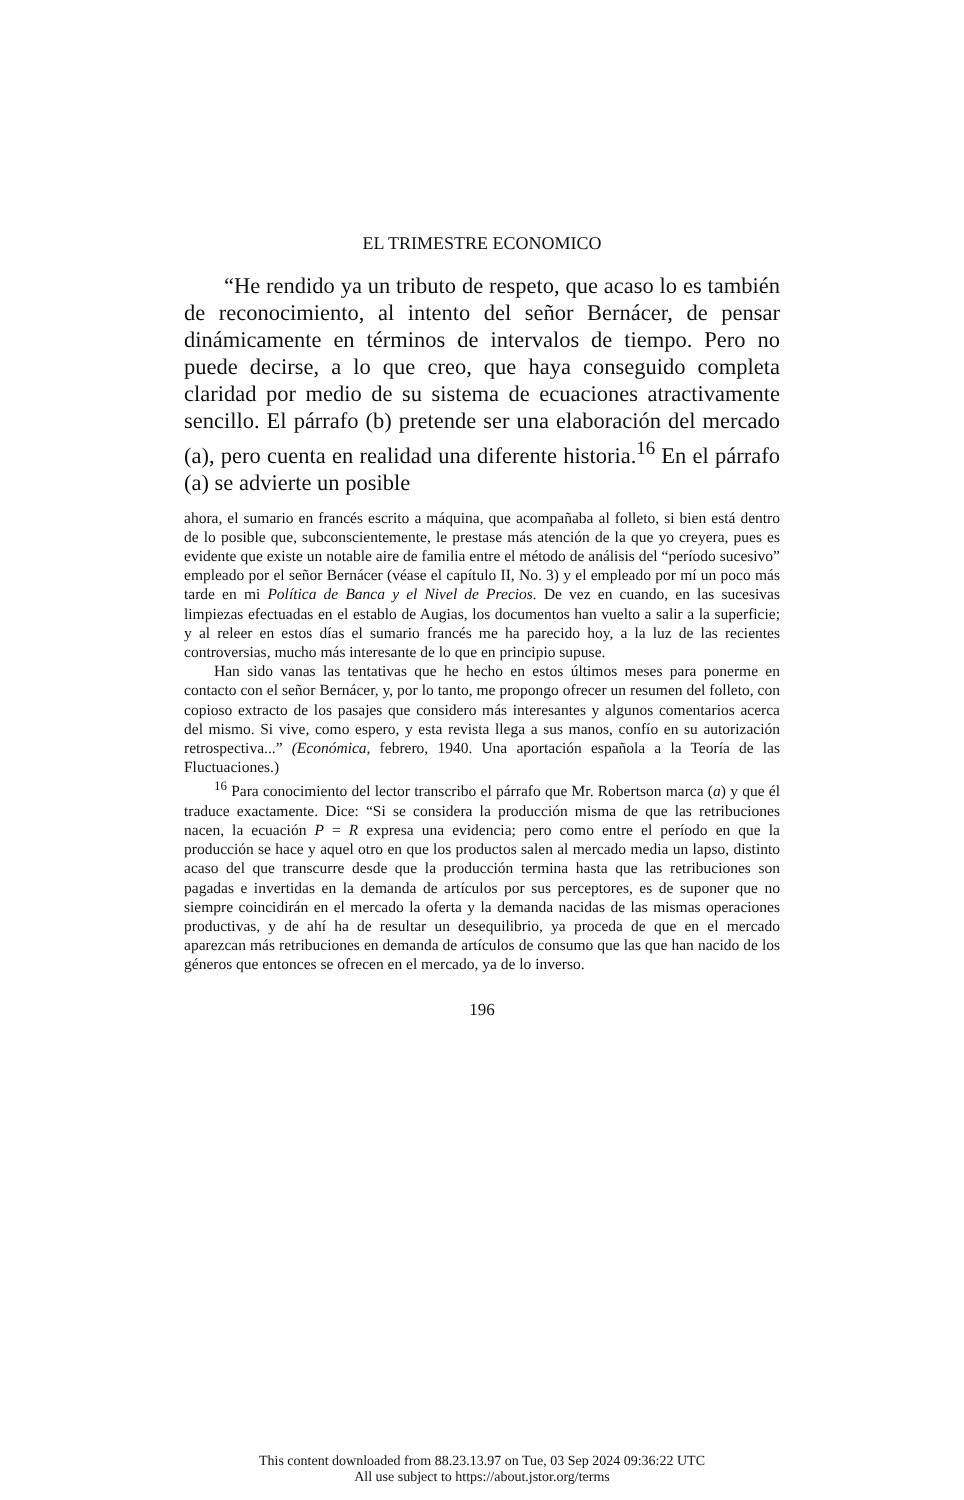EL TRIMESTRE ECONOMICO
“He rendido ya un tributo de respeto, que acaso lo es también de reconocimiento, al intento del señor Bernácer, de pensar dinámicamente en términos de intervalos de tiempo. Pero no puede decirse, a lo que creo, que haya conseguido completa claridad por medio de su sistema de ecuaciones atractivamente sencillo. El párrafo (b) pretende ser una elaboración del mercado (a), pero cuenta en realidad una diferente historia.<sup>16</sup> En el párrafo (a) se advierte un posible
ahora, el sumario en francés escrito a máquina, que acompañaba al folleto, si bien está dentro de lo posible que, subconscientemente, le prestase más atención de la que yo creyera, pues es evidente que existe un notable aire de familia entre el método de análisis del “período sucesivo” empleado por el señor Bernácer (véase el capítulo II, No. 3) y el empleado por mí un poco más tarde en mi Política de Banca y el Nivel de Precios. De vez en cuando, en las sucesivas limpiezas efectuadas en el establo de Augias, los documentos han vuelto a salir a la superficie; y al releer en estos días el sumario francés me ha parecido hoy, a la luz de las recientes controversias, mucho más interesante de lo que en principio supuse.
Han sido vanas las tentativas que he hecho en estos últimos meses para ponerme en contacto con el señor Bernácer, y, por lo tanto, me propongo ofrecer un resumen del folleto, con copioso extracto de los pasajes que considero más interesantes y algunos comentarios acerca del mismo. Si vive, como espero, y esta revista llega a sus manos, confío en su autorización retrospectiva...” (Económica, febrero, 1940. Una aportación española a la Teoría de las Fluctuaciones.)
<sup>16</sup> Para conocimiento del lector transcribo el párrafo que Mr. Robertson marca (a) y que él traduce exactamente. Dice: “Si se considera la producción misma de que las retribuciones nacen, la ecuación P = R expresa una evidencia; pero como entre el período en que la producción se hace y aquel otro en que los productos salen al mercado media un lapso, distinto acaso del que transcurre desde que la producción termina hasta que las retribuciones son pagadas e invertidas en la demanda de artículos por sus perceptores, es de suponer que no siempre coincidirán en el mercado la oferta y la demanda nacidas de las mismas operaciones productivas, y de ahí ha de resultar un desequilibrio, ya proceda de que en el mercado aparezcan más retribuciones en demanda de artículos de consumo que las que han nacido de los géneros que entonces se ofrecen en el mercado, ya de lo inverso.
196
This content downloaded from 88.23.13.97 on Tue, 03 Sep 2024 09:36:22 UTC
All use subject to https://about.jstor.org/terms